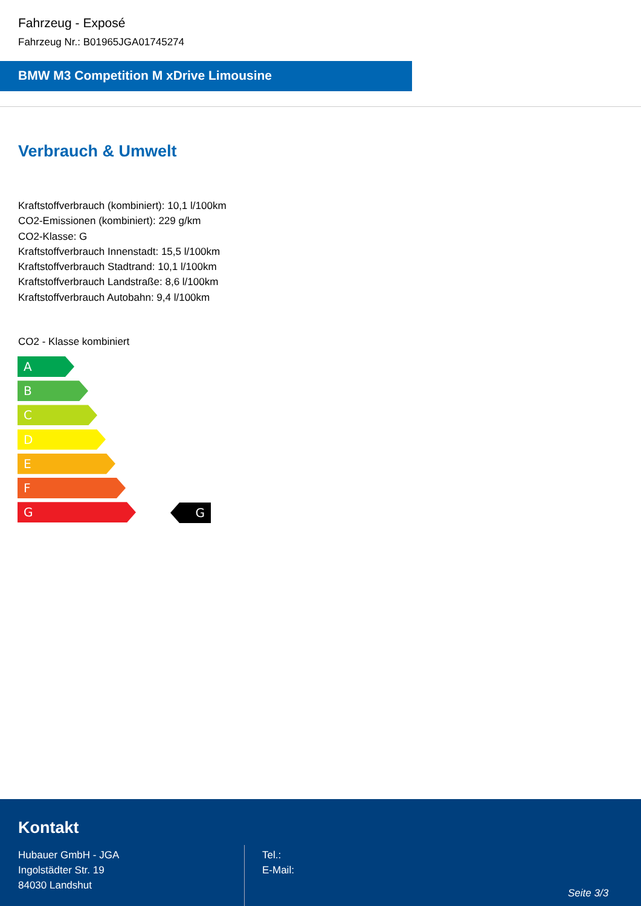Fahrzeug - Exposé
Fahrzeug Nr.: B01965JGA01745274
BMW M3 Competition M xDrive Limousine
Verbrauch & Umwelt
Kraftstoffverbrauch (kombiniert): 10,1 l/100km
CO2-Emissionen (kombiniert): 229 g/km
CO2-Klasse: G
Kraftstoffverbrauch Innenstadt: 15,5 l/100km
Kraftstoffverbrauch Stadtrand: 10,1 l/100km
Kraftstoffverbrauch Landstraße: 8,6 l/100km
Kraftstoffverbrauch Autobahn: 9,4 l/100km
CO2 - Klasse kombiniert
A
B
C
D
E
F
G
G
Kontakt
Hubauer GmbH - JGA
Ingolstädter Str. 19
84030 Landshut
Tel.:
E-Mail:
Seite 3/3